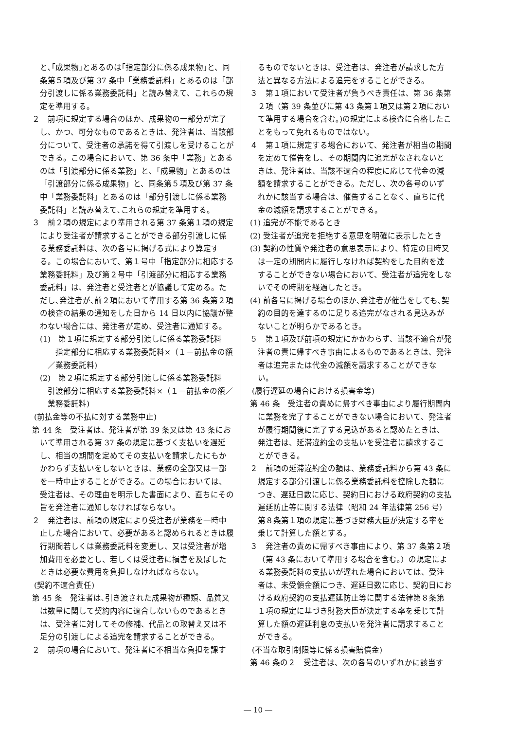と､｢成果物｣とあるのは｢指定部分に係る成果物｣と、同条第５項及び第 37 条中「業務委託料」とあるのは「部分引渡しに係る業務委託料」と読み替えて、これらの規定を準用する。
２　前項に規定する場合のほか、成果物の一部分が完了し、かつ、可分なものであるときは、発注者は、当該部分について、受注者の承諾を得て引渡しを受けることができる。この場合において、第 36 条中「業務」とあるのは「引渡部分に係る業務」と､「成果物」とあるのは「引渡部分に係る成果物」と、同条第５項及び第 37 条中「業務委託料」とあるのは「部分引渡しに係る業務委託料」と読み替えて､これらの規定を準用する。
３　前２項の規定により準用される第 37 条第１項の規定により受注者が請求することができる部分引渡しに係る業務委託料は、次の各号に掲げる式により算定する。この場合において、第１号中「指定部分に相応する業務委託料」及び第２号中「引渡部分に相応する業務委託料」は、発注者と受注者とが協議して定める。ただし､発注者が､前２項において準用する第 36 条第２項の検査の結果の通知をした日から 14 日以内に協議が整わない場合には、発注者が定め、受注者に通知する。
(1)　第１項に規定する部分引渡しに係る業務委託料
　指定部分に相応する業務委託料×（１－前払金の額／業務委託料)
(2)　第２項に規定する部分引渡しに係る業務委託料
引渡部分に相応する業務委託料×（１－前払金の額／業務委託料)
(前払金等の不払に対する業務中止)
第 44 条　受注者は、発注者が第 39 条又は第 43 条において準用される第 37 条の規定に基づく支払いを遅延し、相当の期間を定めてその支払いを請求したにもかかわらず支払いをしないときは、業務の全部又は一部を一時中止することができる。この場合においては、受注者は、その理由を明示した書面により、直ちにその旨を発注者に通知しなければならない。
２　発注者は、前項の規定により受注者が業務を一時中止した場合において、必要があると認められるときは履行期間若しくは業務委託料を変更し、又は受注者が増加費用を必要とし、若しくは受注者に損害を及ぼしたときは必要な費用を負担しなければならない。
(契約不適合責任)
第 45 条　発注者は､引き渡された成果物が種類、品質又は数量に関して契約内容に適合しないものであるときは、受注者に対してその修補、代品との取替え又は不足分の引渡しによる追完を請求することができる。
２　前項の場合において、発注者に不相当な負担を課す
るものでないときは、受注者は、発注者が請求した方法と異なる方法による追完をすることができる。
３　第１項において受注者が負うべき責任は、第 36 条第２項（第 39 条並びに第 43 条第１項又は第２項において準用する場合を含む｡)の規定による検査に合格したことをもって免れるものではない。
４　第１項に規定する場合において、発注者が相当の期間を定めて催告をし、その期間内に追完がなされないときは、発注者は、当該不適合の程度に応じて代金の減額を請求することができる。ただし、次の各号のいずれかに該当する場合は、催告することなく、直ちに代金の減額を請求することができる。
(1) 追完が不能であるとき
(2) 受注者が追完を拒絶する意思を明確に表示したとき
(3) 契約の性質や発注者の意思表示により、特定の日時又は一定の期間内に履行しなければ契約をした目的を達することができない場合において、受注者が追完をしないでその時期を経過したとき。
(4) 前各号に掲げる場合のほか､発注者が催告をしても､契約の目的を達するのに足りる追完がなされる見込みがないことが明らかであるとき。
５　第１項及び前項の規定にかかわらず、当該不適合が発注者の責に帰すべき事由によるものであるときは、発注者は追完または代金の減額を請求することができない。
(履行遅延の場合における損害金等)
第 46 条　受注者の責めに帰すべき事由により履行期間内に業務を完了することができない場合において、発注者が履行期間後に完了する見込があると認めたときは、発注者は、延滞違約金の支払いを受注者に請求することができる。
２　前項の延滞違約金の額は、業務委託料から第 43 条に規定する部分引渡しに係る業務委託料を控除した額につき、遅延日数に応じ、契約日における政府契約の支払遅延防止等に関する法律（昭和 24 年法律第 256 号）第８条第１項の規定に基づき財務大臣が決定する率を乗じて計算した額とする。
３　発注者の責めに帰すべき事由により、第 37 条第２項（第 43 条において準用する場合を含む｡）の規定による業務委託料の支払いが遅れた場合においては、受注者は、未受領金額につき、遅延日数に応じ、契約日における政府契約の支払遅延防止等に関する法律第８条第１項の規定に基づき財務大臣が決定する率を乗じて計算した額の遅延利息の支払いを発注者に請求することができる。
(不当な取引制限等に係る損害賠償金)
第 46 条の２　受注者は、次の各号のいずれかに該当す
― 10 ―